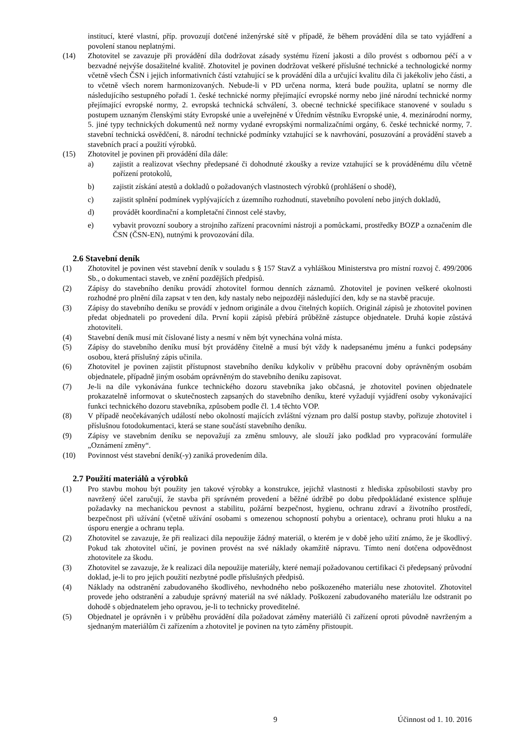institucí, které vlastní, příp. provozují dotčené inženýrské sítě v případě, že během provádění díla se tato vyjádření a povolení stanou neplatnými.
(14) Zhotovitel se zavazuje při provádění díla dodržovat zásady systému řízení jakosti a dílo provést s odbornou péčí a v bezvadné nejvýše dosažitelné kvalitě. Zhotovitel je povinen dodržovat veškeré příslušné technické a technologické normy včetně všech ČSN i jejich informativních částí vztahující se k provádění díla a určující kvalitu díla či jakékoliv jeho části, a to včetně všech norem harmonizovaných. Nebude-li v PD určena norma, která bude použita, uplatní se normy dle následujícího sestupného pořadí 1. české technické normy přejímající evropské normy nebo jiné národní technické normy přejímající evropské normy, 2. evropská technická schválení, 3. obecné technické specifikace stanovené v souladu s postupem uznaným členskými státy Evropské unie a uveřejněné v Úředním věstníku Evropské unie, 4. mezinárodní normy, 5. jiné typy technických dokumentů než normy vydané evropskými normalizačními orgány, 6. české technické normy, 7. stavební technická osvědčení, 8. národní technické podmínky vztahující se k navrhování, posuzování a provádění staveb a stavebních prací a použití výrobků.
(15) Zhotovitel je povinen při provádění díla dále:
a) zajistit a realizovat všechny předepsané či dohodnuté zkoušky a revize vztahující se k prováděnému dílu včetně pořízení protokolů,
b) zajistit získání atestů a dokladů o požadovaných vlastnostech výrobků (prohlášení o shodě),
c) zajistit splnění podmínek vyplývajících z územního rozhodnutí, stavebního povolení nebo jiných dokladů,
d) provádět koordinační a kompletační činnost celé stavby,
e) vybavit provozní soubory a strojního zařízení pracovními nástroji a pomůckami, prostředky BOZP a označením dle ČSN (ČSN-EN), nutnými k provozování díla.
2.6 Stavební deník
(1) Zhotovitel je povinen vést stavební deník v souladu s § 157 StavZ a vyhláškou Ministerstva pro místní rozvoj č. 499/2006 Sb., o dokumentaci staveb, ve znění pozdějších předpisů.
(2) Zápisy do stavebního deníku provádí zhotovitel formou denních záznamů. Zhotovitel je povinen veškeré okolnosti rozhodné pro plnění díla zapsat v ten den, kdy nastaly nebo nejpozději následující den, kdy se na stavbě pracuje.
(3) Zápisy do stavebního deníku se provádí v jednom originále a dvou čitelných kopiích. Originál zápisů je zhotovitel povinen předat objednateli po provedení díla. První kopii zápisů přebírá průběžně zástupce objednatele. Druhá kopie zůstává zhotoviteli.
(4) Stavební deník musí mít číslované listy a nesmí v něm být vynechána volná místa.
(5) Zápisy do stavebního deníku musí být prováděny čitelně a musí být vždy k nadepsanému jménu a funkci podepsány osobou, která příslušný zápis učinila.
(6) Zhotovitel je povinen zajistit přístupnost stavebního deníku kdykoliv v průběhu pracovní doby oprávněným osobám objednatele, případně jiným osobám oprávněným do stavebního deníku zapisovat.
(7) Je-li na díle vykonávána funkce technického dozoru stavebníka jako občasná, je zhotovitel povinen objednatele prokazatelně informovat o skutečnostech zapsaných do stavebního deníku, které vyžadují vyjádření osoby vykonávající funkci technického dozoru stavebníka, způsobem podle čl. 1.4 těchto VOP.
(8) V případě neočekávaných událostí nebo okolností majících zvláštní význam pro další postup stavby, pořizuje zhotovitel i příslušnou fotodokumentaci, která se stane součástí stavebního deníku.
(9) Zápisy ve stavebním deníku se nepovažují za změnu smlouvy, ale slouží jako podklad pro vypracování formuláře „Oznámení změny“.
(10) Povinnost vést stavební deník(-y) zaniká provedením díla.
2.7 Použití materiálů a výrobků
(1) Pro stavbu mohou být použity jen takové výrobky a konstrukce, jejichž vlastnosti z hlediska způsobilosti stavby pro navržený účel zaručují, že stavba při správném provedení a běžné údržbě po dobu předpokládané existence splňuje požadavky na mechanickou pevnost a stabilitu, požární bezpečnost, hygienu, ochranu zdraví a životního prostředí, bezpečnost při užívání (včetně užívání osobami s omezenou schopností pohybu a orientace), ochranu proti hluku a na úsporu energie a ochranu tepla.
(2) Zhotovitel se zavazuje, že při realizaci díla nepoužije žádný materiál, o kterém je v době jeho užití známo, že je škodlivý. Pokud tak zhotovitel učiní, je povinen provést na své náklady okamžitě nápravu. Tímto není dotčena odpovědnost zhotovitele za škodu.
(3) Zhotovitel se zavazuje, že k realizaci díla nepoužije materiály, které nemají požadovanou certifikaci či předepsaný průvodní doklad, je-li to pro jejich použití nezbytné podle příslušných předpisů.
(4) Náklady na odstranění zabudovaného škodlivého, nevhodného nebo poškozeného materiálu nese zhotovitel. Zhotovitel provede jeho odstranění a zabuduje správný materiál na své náklady. Poškození zabudovaného materiálu lze odstranit po dohodě s objednatelem jeho opravou, je-li to technicky proveditelné.
(5) Objednatel je oprávněn i v průběhu provádění díla požadovat záměny materiálů či zařízení oproti původně navrženým a sjednaným materiálům či zařízením a zhotovitel je povinen na tyto záměny přistoupit.
9 Účinnost od 1. 10. 2016